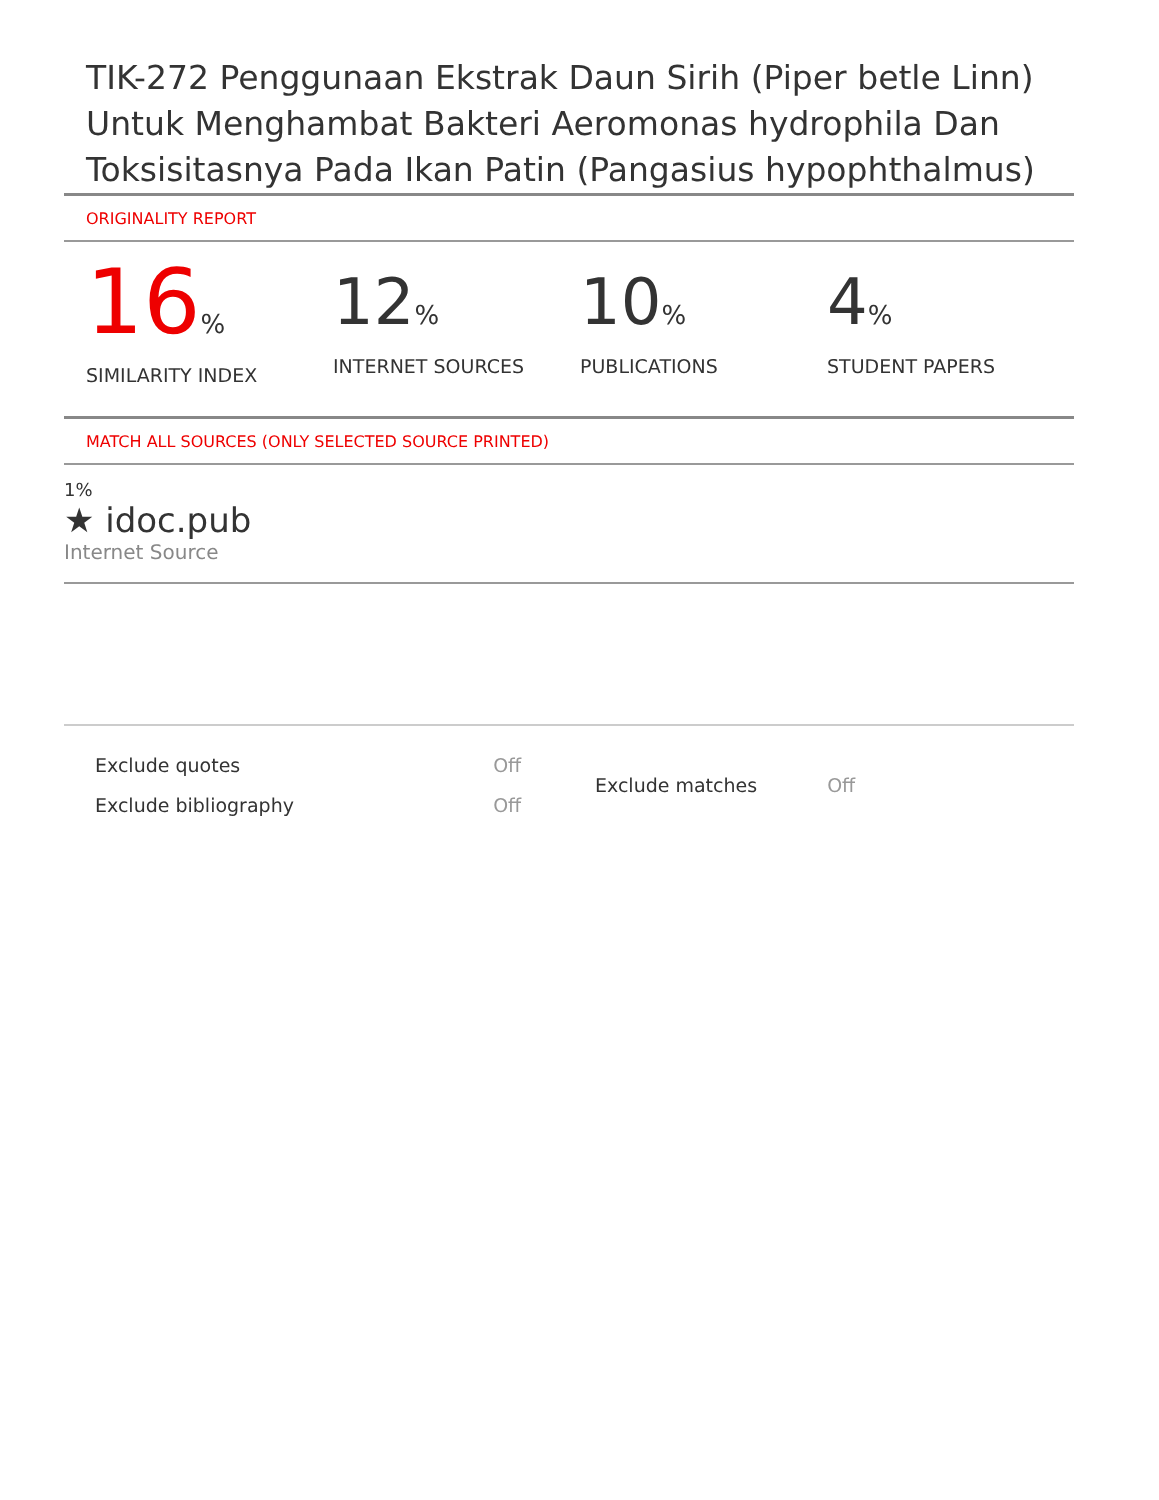TIK-272 Penggunaan Ekstrak Daun Sirih (Piper betle Linn) Untuk Menghambat Bakteri Aeromonas hydrophila Dan Toksisitasnya Pada Ikan Patin (Pangasius hypophthalmus)
ORIGINALITY REPORT
16%
SIMILARITY INDEX
12%
INTERNET SOURCES
10%
PUBLICATIONS
4%
STUDENT PAPERS
MATCH ALL SOURCES (ONLY SELECTED SOURCE PRINTED)
1%
★ idoc.pub
Internet Source
| Exclude quotes | Off |
| Exclude bibliography | Off |
| Exclude matches | Off |